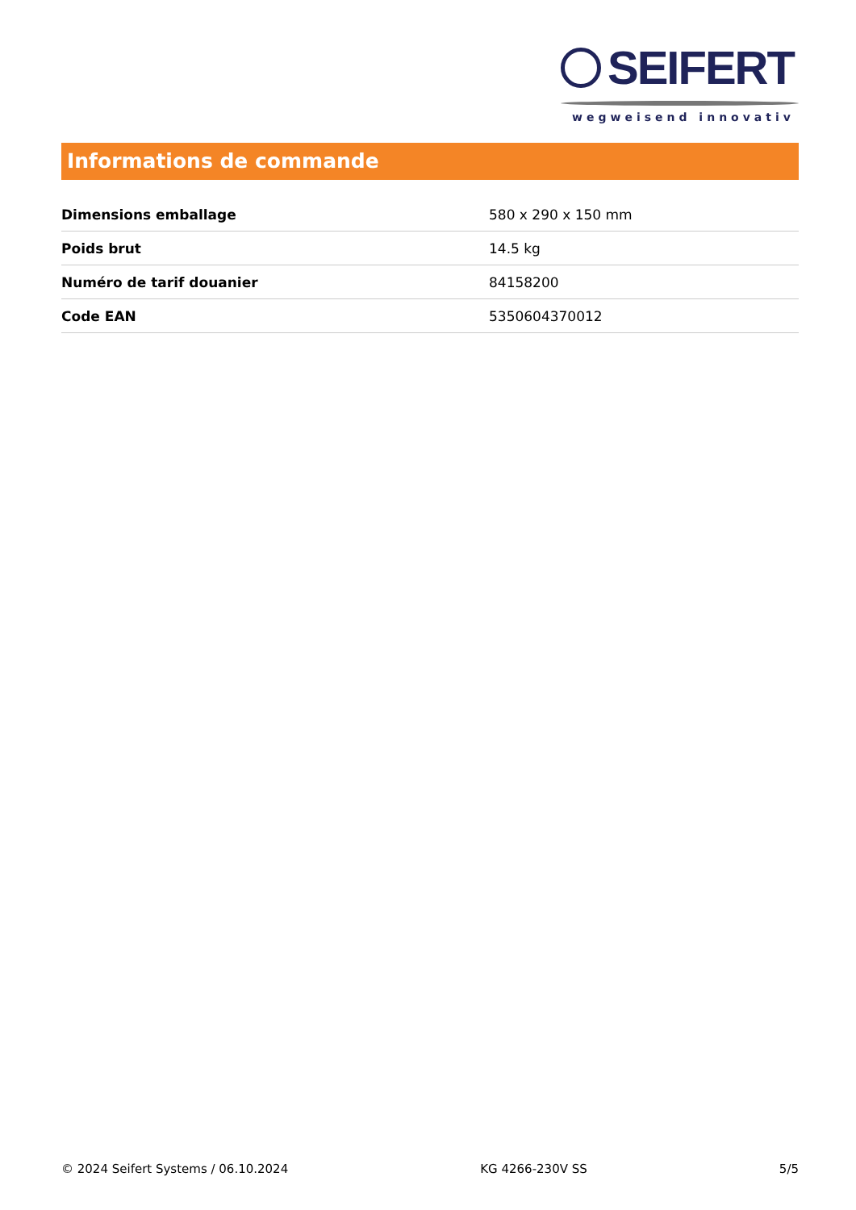SEIFERT
wegweisend innovativ
Informations de commande
| Dimensions emballage | 580 x 290 x 150 mm |
| Poids brut | 14.5 kg |
| Numéro de tarif douanier | 84158200 |
| Code EAN | 5350604370012 |
© 2024 Seifert Systems / 06.10.2024 KG 4266-230V SS 5/5